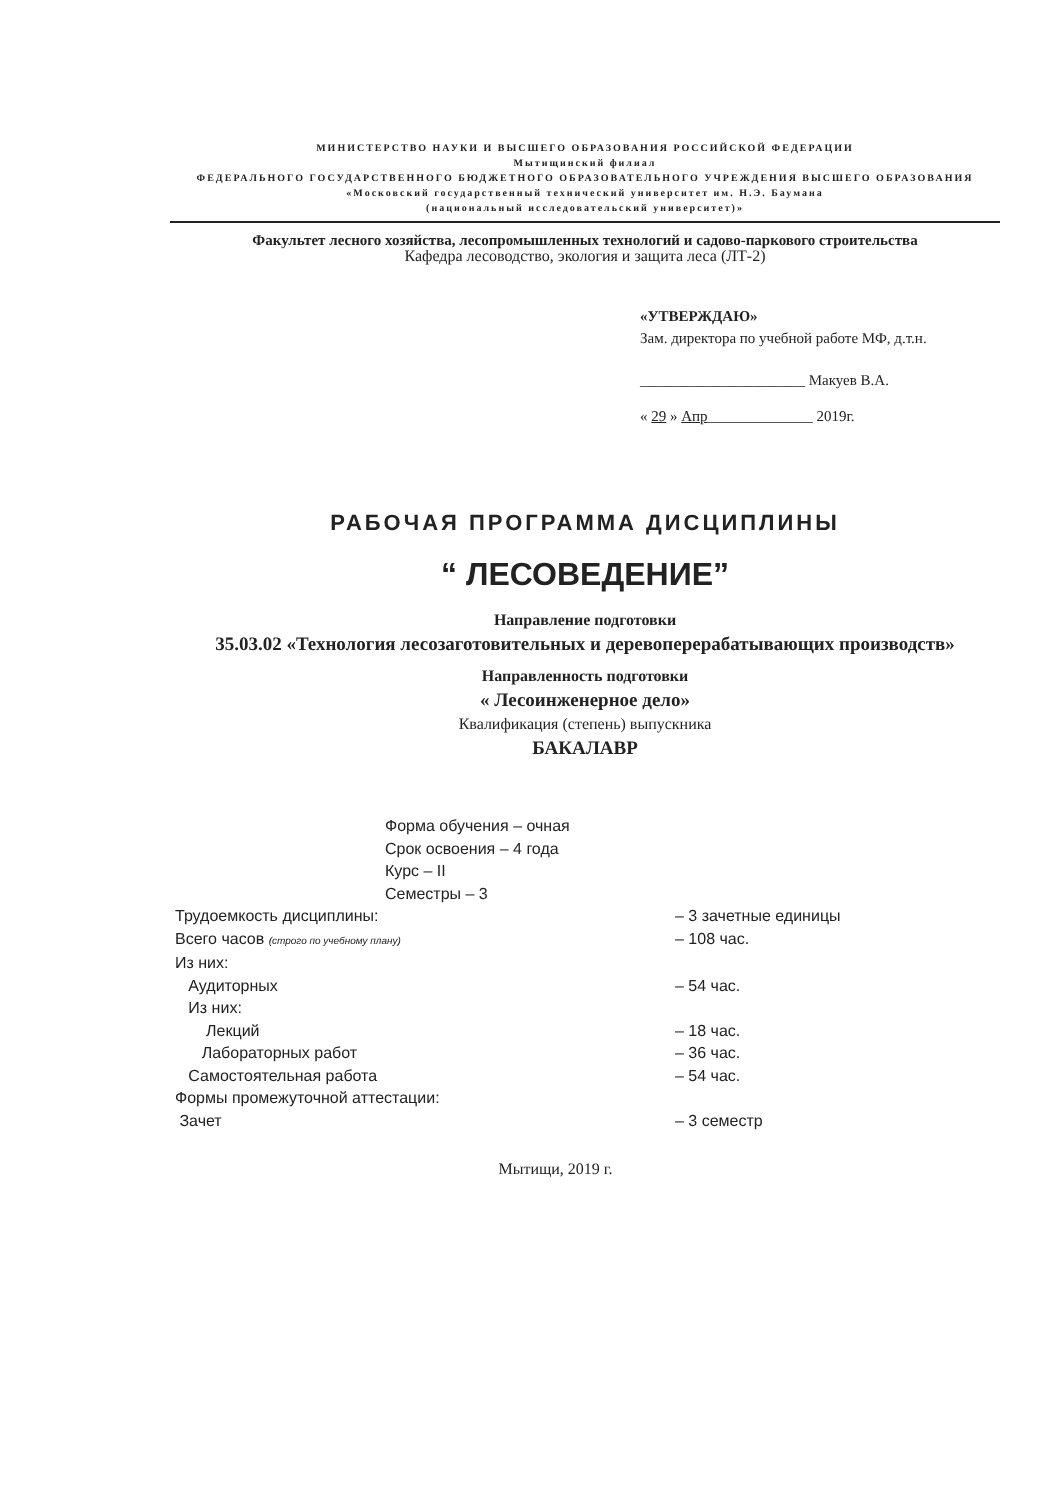МИНИСТЕРСТВО НАУКИ И ВЫСШЕГО ОБРАЗОВАНИЯ РОССИЙСКОЙ ФЕДЕРАЦИИ
Мытищинский филиал
ФЕДЕРАЛЬНОГО ГОСУДАРСТВЕННОГО БЮДЖЕТНОГО ОБРАЗОВАТЕЛЬНОГО УЧРЕЖДЕНИЯ ВЫСШЕГО ОБРАЗОВАНИЯ
«Московский государственный технический университет им. Н.Э. Баумана
(национальный исследовательский университет)»
Факультет лесного хозяйства, лесопромышленных технологий и садово-паркового строительства
Кафедра лесоводство, экология и защита леса (ЛТ-2)
«УТВЕРЖДАЮ»
Зам. директора по учебной работе МФ, д.т.н.
______________________ Макуев В.А.
« 29 » Апр______________ 2019г.
РАБОЧАЯ ПРОГРАММА ДИСЦИПЛИНЫ
“ ЛЕСОВЕДЕНИЕ”
Направление подготовки
35.03.02 «Технология лесозаготовительных и деревоперерабатывающих производств»
Направленность подготовки
« Лесоинженерное дело»
Квалификация (степень) выпускника
БАКАЛАВР
Форма обучения – очная
Срок освоения – 4 года
Курс – II
Семестры – 3
Трудоемкость дисциплины: – 3 зачетные единицы
Всего часов (строго по учебному плану) – 108 час.
Из них:
Аудиторных – 54 час.
Из них:
Лекций – 18 час.
Лабораторных работ – 36 час.
Самостоятельная работа – 54 час.
Формы промежуточной аттестации:
Зачет – 3 семестр
Мытищи, 2019 г.